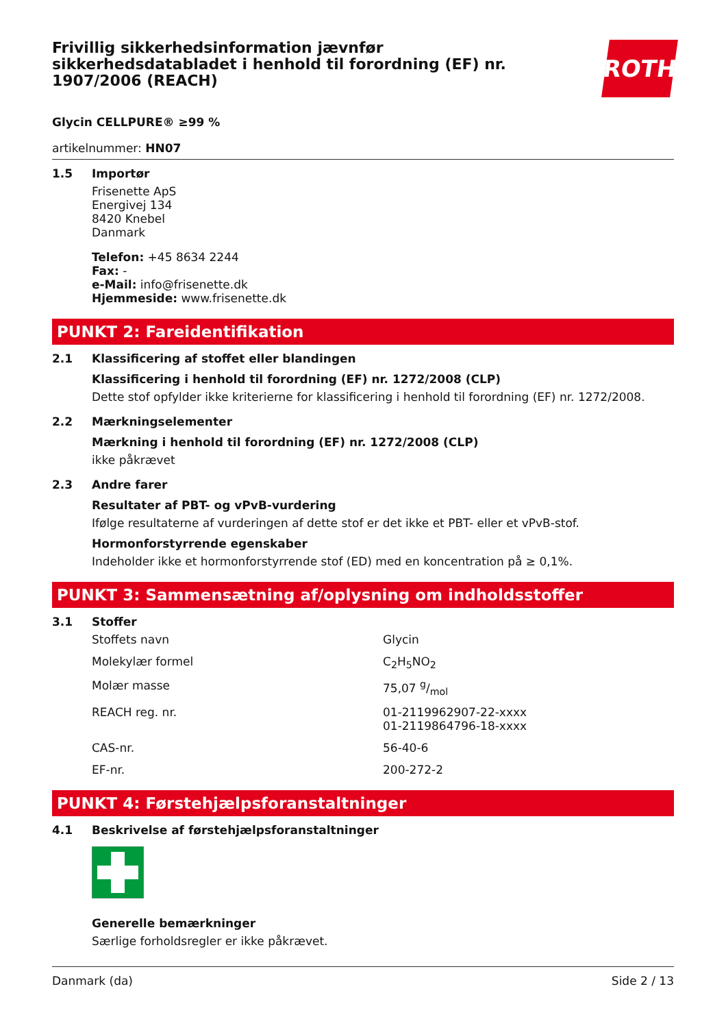Frivillig sikkerhedsinformation jævnfør sikkerhedsdatabladet i henhold til forordning (EF) nr. 1907/2006 (REACH)
ROTH
Glycin CELLPURE® ≥99 %
artikelnummer: HN07
1.5 Importør
Frisenette ApS
Energivej 134
8420 Knebel
Danmark
Telefon: +45 8634 2244
Fax: -
e-Mail: info@frisenette.dk
Hjemmeside: www.frisenette.dk
PUNKT 2: Fareidentifikation
2.1 Klassificering af stoffet eller blandingen
Klassificering i henhold til forordning (EF) nr. 1272/2008 (CLP)
Dette stof opfylder ikke kriterierne for klassificering i henhold til forordning (EF) nr. 1272/2008.
2.2 Mærkningselementer
Mærkning i henhold til forordning (EF) nr. 1272/2008 (CLP)
ikke påkrævet
2.3 Andre farer
Resultater af PBT- og vPvB-vurdering
Ifølge resultaterne af vurderingen af dette stof er det ikke et PBT- eller et vPvB-stof.
Hormonforstyrrende egenskaber
Indeholder ikke et hormonforstyrrende stof (ED) med en koncentration på ≥ 0,1%.
PUNKT 3: Sammensætning af/oplysning om indholdsstoffer
3.1 Stoffer
| Stoffets navn | Glycin |
| Molekylær formel | C<sub>2</sub>H<sub>5</sub>NO<sub>2</sub> |
| Molær masse | 75,07 g/mol |
| REACH reg. nr. | 01-2119962907-22-xxxx 01-2119864796-18-xxxx |
| CAS-nr. | 56-40-6 |
| EF-nr. | 200-272-2 |
PUNKT 4: Førstehjælpsforanstaltninger
4.1 Beskrivelse af førstehjælpsforanstaltninger
Generelle bemærkninger
Særlige forholdsregler er ikke påkrævet.
Danmark (da) Side 2 / 13